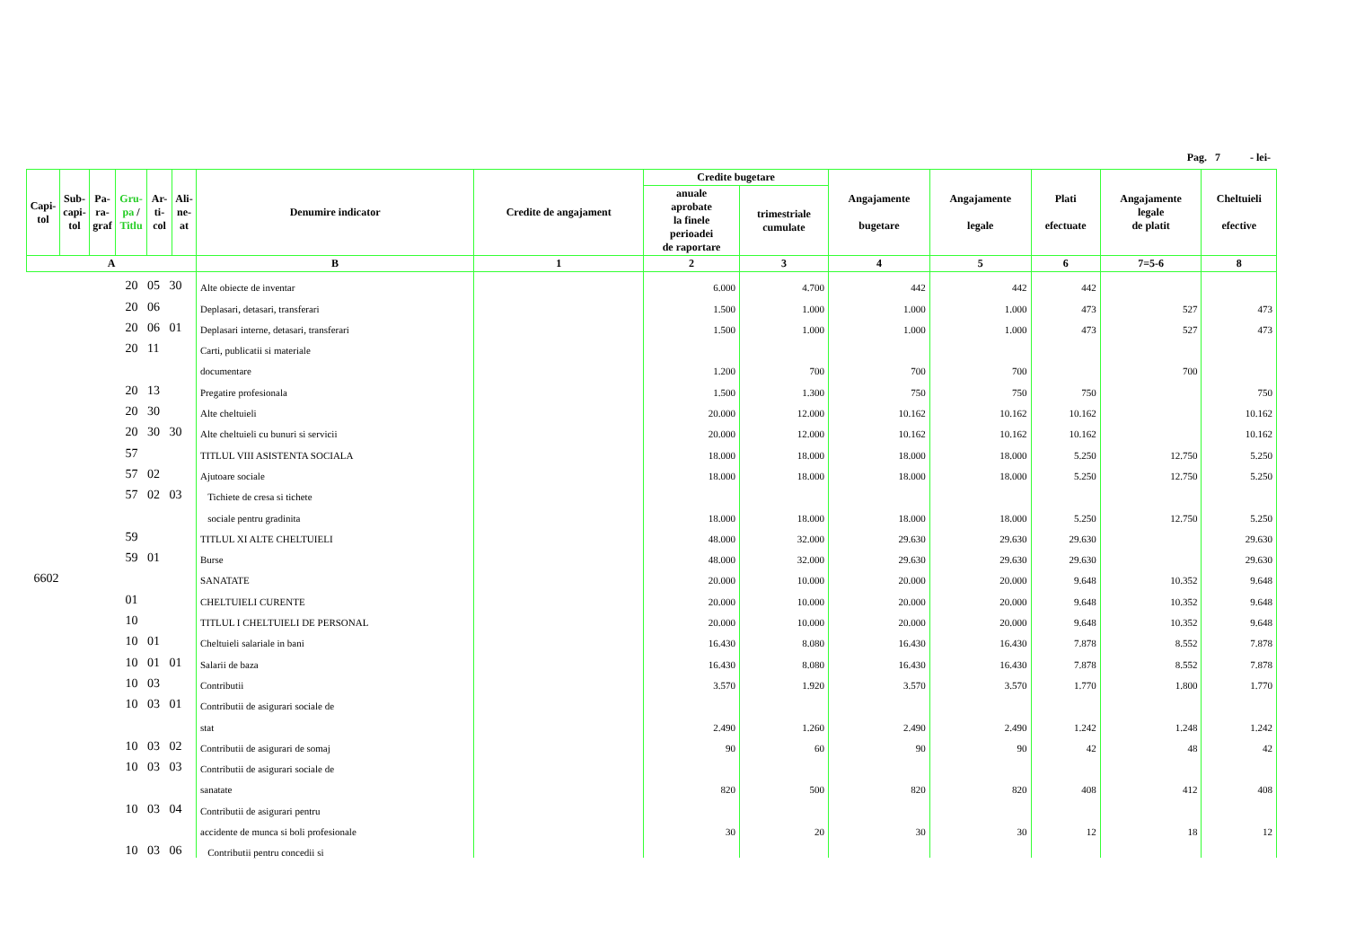Pag. 7 - lei-
| Capi- tol | Sub- capi- tol | Pa- ra- graf | Gru- pa / Titlu | Ar- ti- col | Ali- ne- at | Denumire indicator | Credite de angajament | Credite bugetare | | Angajamente bugetare | Angajamente legale | Plati efectuate | Angajamente legale de platit | Cheltuieli efective |
| --- | --- | --- | --- | --- | --- | --- | --- | --- | --- | --- | --- | --- | --- | --- |
| | | | | | | | | anuale aprobate la finele perioadei de raportare | trimestriale cumulate | | | | | |
| A | | | | | | B | 1 | 2 | 3 | 4 | 5 | 6 | 7=5-6 | 8 |
| 20 05 30 | | | | | | Alte obiecte de inventar | | 6.000 | 4.700 | 442 | 442 | 442 | | |
| 20 06 | | | | | | Deplasari, detasari, transferari | | 1.500 | 1.000 | 1.000 | 1.000 | 473 | 527 | 473 |
| 20 06 01 | | | | | | Deplasari interne, detasari, transferari | | 1.500 | 1.000 | 1.000 | 1.000 | 473 | 527 | 473 |
| 20 11 | | | | | | Carti, publicatii si materiale | | | | | | | | |
| | | | | | | documentare | | 1.200 | 700 | 700 | 700 | | 700 | |
| 20 13 | | | | | | Pregatire profesionala | | 1.500 | 1.300 | 750 | 750 | 750 | | 750 |
| 20 30 | | | | | | Alte cheltuieli | | 20.000 | 12.000 | 10.162 | 10.162 | 10.162 | | 10.162 |
| 20 30 30 | | | | | | Alte cheltuieli cu bunuri si servicii | | 20.000 | 12.000 | 10.162 | 10.162 | 10.162 | | 10.162 |
| 57 | | | | | | TITLUL VIII ASISTENTA SOCIALA | | 18.000 | 18.000 | 18.000 | 18.000 | 5.250 | 12.750 | 5.250 |
| 57 02 | | | | | | Ajutoare sociale | | 18.000 | 18.000 | 18.000 | 18.000 | 5.250 | 12.750 | 5.250 |
| 57 02 03 | | | | | | Tichiete de cresa si tichete | | | | | | | | |
| | | | | | | sociale pentru gradinita | | 18.000 | 18.000 | 18.000 | 18.000 | 5.250 | 12.750 | 5.250 |
| 59 | | | | | | TITLUL XI ALTE CHELTUIELI | | 48.000 | 32.000 | 29.630 | 29.630 | 29.630 | | 29.630 |
| 59 01 | | | | | | Burse | | 48.000 | 32.000 | 29.630 | 29.630 | 29.630 | | 29.630 |
| 6602 | | | | | | SANATATE | | 20.000 | 10.000 | 20.000 | 20.000 | 9.648 | 10.352 | 9.648 |
| 01 | | | | | | CHELTUIELI CURENTE | | 20.000 | 10.000 | 20.000 | 20.000 | 9.648 | 10.352 | 9.648 |
| 10 | | | | | | TITLUL I CHELTUIELI DE PERSONAL | | 20.000 | 10.000 | 20.000 | 20.000 | 9.648 | 10.352 | 9.648 |
| 10 01 | | | | | | Cheltuieli salariale in bani | | 16.430 | 8.080 | 16.430 | 16.430 | 7.878 | 8.552 | 7.878 |
| 10 01 01 | | | | | | Salarii de baza | | 16.430 | 8.080 | 16.430 | 16.430 | 7.878 | 8.552 | 7.878 |
| 10 03 | | | | | | Contributii | | 3.570 | 1.920 | 3.570 | 3.570 | 1.770 | 1.800 | 1.770 |
| 10 03 01 | | | | | | Contributii de asigurari sociale de | | | | | | | | |
| | | | | | | stat | | 2.490 | 1.260 | 2.490 | 2.490 | 1.242 | 1.248 | 1.242 |
| 10 03 02 | | | | | | Contributii de asigurari de somaj | | 90 | 60 | 90 | 90 | 42 | 48 | 42 |
| 10 03 03 | | | | | | Contributii de asigurari sociale de | | | | | | | | |
| | | | | | | sanatate | | 820 | 500 | 820 | 820 | 408 | 412 | 408 |
| 10 03 04 | | | | | | Contributii de asigurari pentru | | | | | | | | |
| | | | | | | accidente de munca si boli profesionale | | 30 | 20 | 30 | 30 | 12 | 18 | 12 |
| 10 03 06 | | | | | | Contributii pentru concedii si | | | | | | | | |